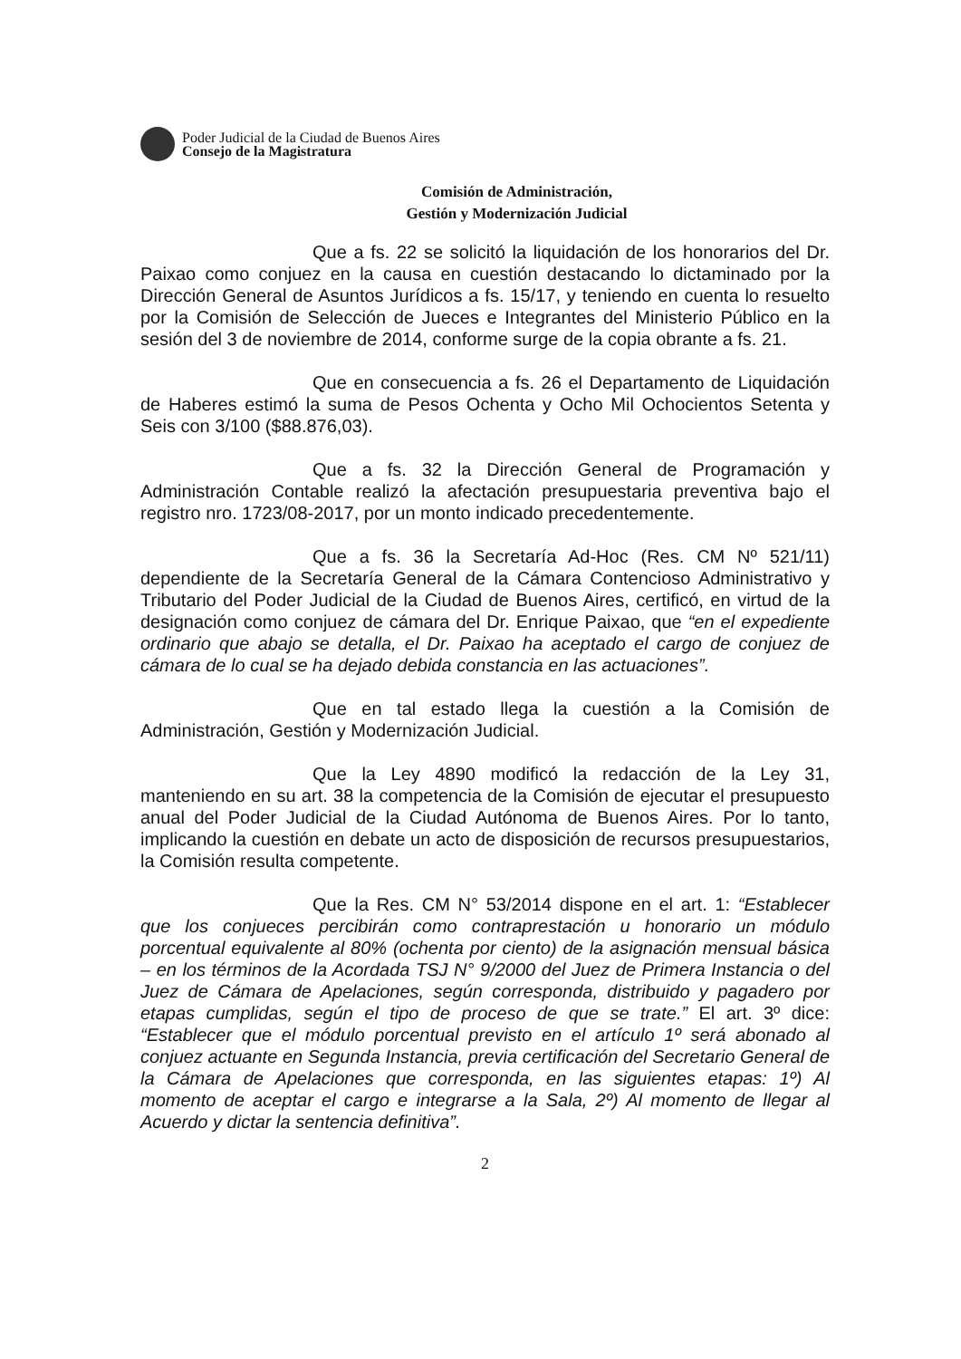Poder Judicial de la Ciudad de Buenos Aires
Consejo de la Magistratura
Comisión de Administración,
Gestión y Modernización Judicial
Que a fs. 22 se solicitó la liquidación de los honorarios del Dr. Paixao como conjuez en la causa en cuestión destacando lo dictaminado por la Dirección General de Asuntos Jurídicos a fs. 15/17, y teniendo en cuenta lo resuelto por la Comisión de Selección de Jueces e Integrantes del Ministerio Público en la sesión del 3 de noviembre de 2014, conforme surge de la copia obrante a fs. 21.
Que en consecuencia a fs. 26 el Departamento de Liquidación de Haberes estimó la suma de Pesos Ochenta y Ocho Mil Ochocientos Setenta y Seis con 3/100 ($88.876,03).
Que a fs. 32 la Dirección General de Programación y Administración Contable realizó la afectación presupuestaria preventiva bajo el registro nro. 1723/08-2017, por un monto indicado precedentemente.
Que a fs. 36 la Secretaría Ad-Hoc (Res. CM Nº 521/11) dependiente de la Secretaría General de la Cámara Contencioso Administrativo y Tributario del Poder Judicial de la Ciudad de Buenos Aires, certificó, en virtud de la designación como conjuez de cámara del Dr. Enrique Paixao, que “en el expediente ordinario que abajo se detalla, el Dr. Paixao ha aceptado el cargo de conjuez de cámara de lo cual se ha dejado debida constancia en las actuaciones”.
Que en tal estado llega la cuestión a la Comisión de Administración, Gestión y Modernización Judicial.
Que la Ley 4890 modificó la redacción de la Ley 31, manteniendo en su art. 38 la competencia de la Comisión de ejecutar el presupuesto anual del Poder Judicial de la Ciudad Autónoma de Buenos Aires. Por lo tanto, implicando la cuestión en debate un acto de disposición de recursos presupuestarios, la Comisión resulta competente.
Que la Res. CM N° 53/2014 dispone en el art. 1: “Establecer que los conjueces percibirán como contraprestación u honorario un módulo porcentual equivalente al 80% (ochenta por ciento) de la asignación mensual básica – en los términos de la Acordada TSJ N° 9/2000 del Juez de Primera Instancia o del Juez de Cámara de Apelaciones, según corresponda, distribuido y pagadero por etapas cumplidas, según el tipo de proceso de que se trate.” El art. 3º dice: “Establecer que el módulo porcentual previsto en el artículo 1º será abonado al conjuez actuante en Segunda Instancia, previa certificación del Secretario General de la Cámara de Apelaciones que corresponda, en las siguientes etapas: 1º) Al momento de aceptar el cargo e integrarse a la Sala, 2º) Al momento de llegar al Acuerdo y dictar la sentencia definitiva”.
2